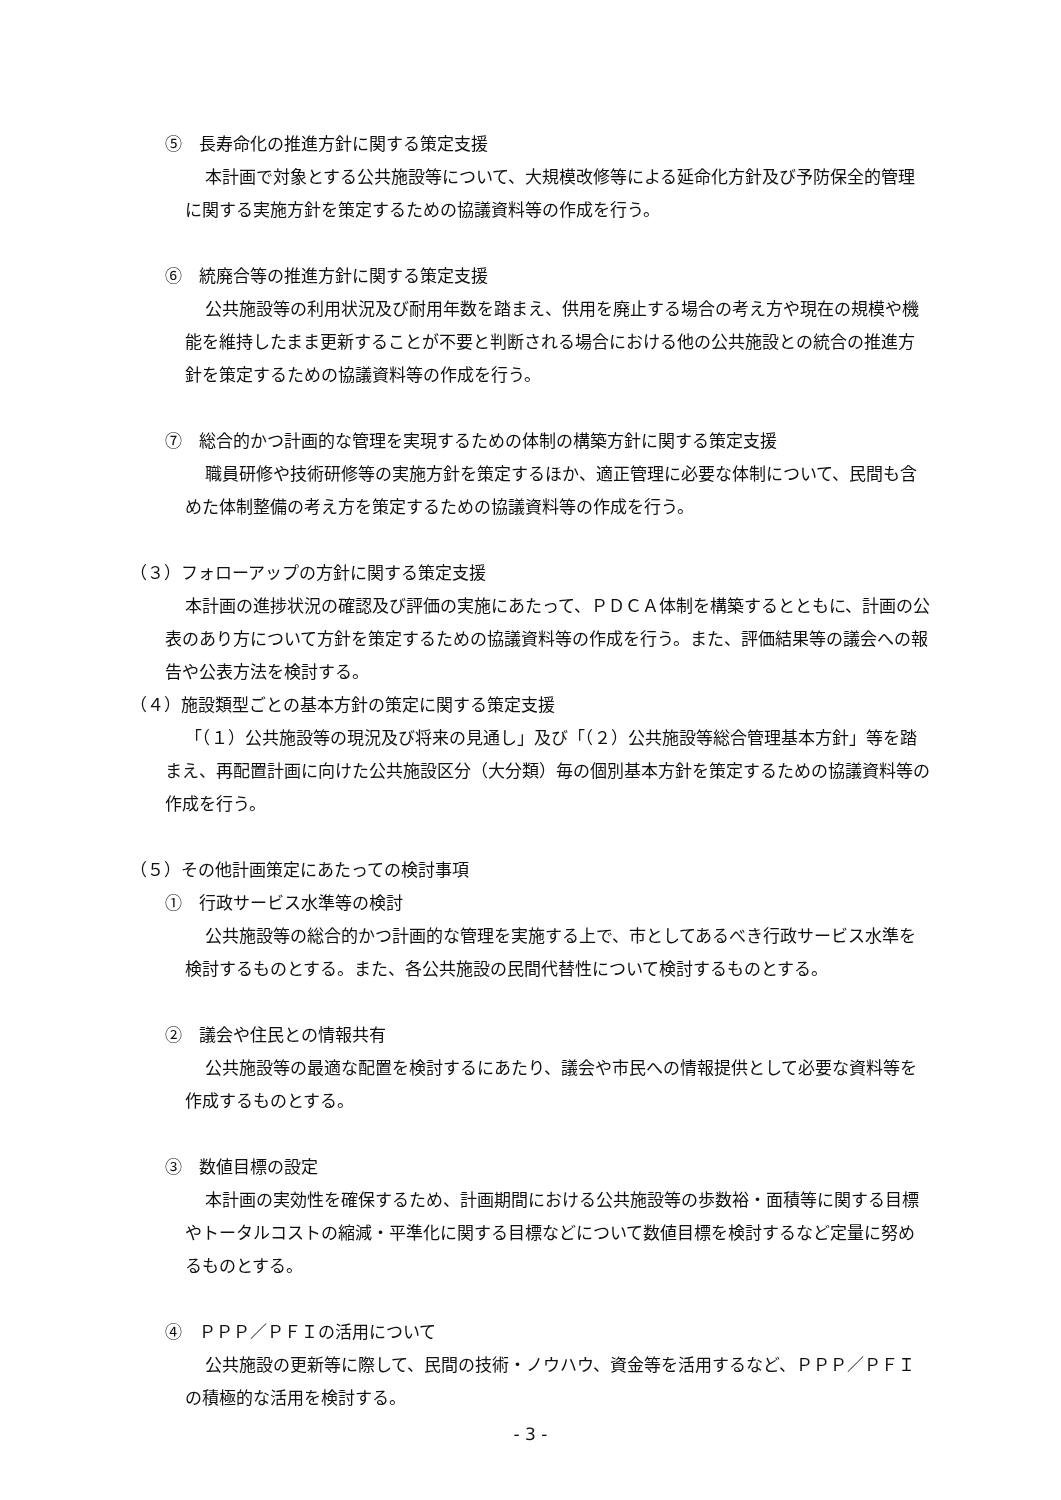⑤　長寿命化の推進方針に関する策定支援
本計画で対象とする公共施設等について、大規模改修等による延命化方針及び予防保全的管理に関する実施方針を策定するための協議資料等の作成を行う。
⑥　統廃合等の推進方針に関する策定支援
公共施設等の利用状況及び耐用年数を踏まえ、供用を廃止する場合の考え方や現在の規模や機能を維持したまま更新することが不要と判断される場合における他の公共施設との統合の推進方針を策定するための協議資料等の作成を行う。
⑦　総合的かつ計画的な管理を実現するための体制の構築方針に関する策定支援
職員研修や技術研修等の実施方針を策定するほか、適正管理に必要な体制について、民間も含めた体制整備の考え方を策定するための協議資料等の作成を行う。
（３）フォローアップの方針に関する策定支援
本計画の進捗状況の確認及び評価の実施にあたって、ＰＤＣＡ体制を構築するとともに、計画の公表のあり方について方針を策定するための協議資料等の作成を行う。また、評価結果等の議会への報告や公表方法を検討する。
（４）施設類型ごとの基本方針の策定に関する策定支援
「（１）公共施設等の現況及び将来の見通し」及び「（２）公共施設等総合管理基本方針」等を踏まえ、再配置計画に向けた公共施設区分（大分類）毎の個別基本方針を策定するための協議資料等の作成を行う。
（５）その他計画策定にあたっての検討事項
①　行政サービス水準等の検討
公共施設等の総合的かつ計画的な管理を実施する上で、市としてあるべき行政サービス水準を検討するものとする。また、各公共施設の民間代替性について検討するものとする。
②　議会や住民との情報共有
公共施設等の最適な配置を検討するにあたり、議会や市民への情報提供として必要な資料等を作成するものとする。
③　数値目標の設定
本計画の実効性を確保するため、計画期間における公共施設等の歩数裕・面積等に関する目標やトータルコストの縮減・平準化に関する目標などについて数値目標を検討するなど定量に努めるものとする。
④　ＰＰＰ／ＰＦＩの活用について
公共施設の更新等に際して、民間の技術・ノウハウ、資金等を活用するなど、ＰＰＰ／ＰＦＩの積極的な活用を検討する。
- 3 -